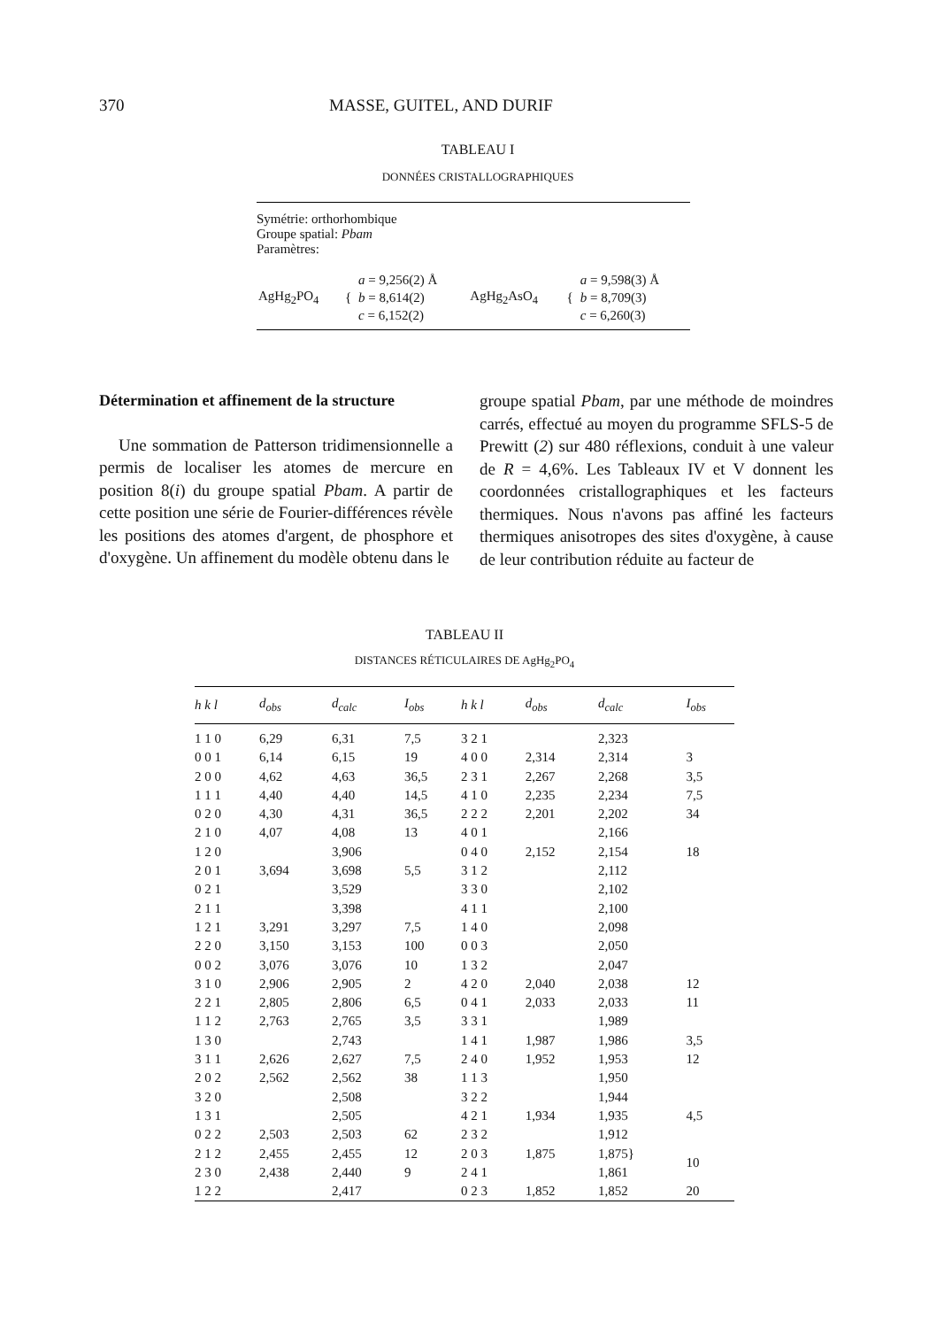370 MASSE, GUITEL, AND DURIF
TABLEAU I
DONNÉES CRISTALLOGRAPHIQUES
Symétrie: orthorhombique
Groupe spatial: Pbam
Paramètres:
| AgHg<sub>2</sub>PO<sub>4</sub> | { | a = 9,256(2) Å b = 8,614(2) c = 6,152(2) | AgHg<sub>2</sub>AsO<sub>4</sub> | { | a = 9,598(3) Å b = 8,709(3) c = 6,260(3) |
Détermination et affinement de la structure
Une sommation de Patterson tridimensionnelle a permis de localiser les atomes de mercure en position 8(i) du groupe spatial Pbam. A partir de cette position une série de Fourier-différences révèle les positions des atomes d'argent, de phosphore et d'oxygène. Un affinement du modèle obtenu dans le
groupe spatial Pbam, par une méthode de moindres carrés, effectué au moyen du programme SFLS-5 de Prewitt (2) sur 480 réflexions, conduit à une valeur de R = 4,6%. Les Tableaux IV et V donnent les coordonnées cristallographiques et les facteurs thermiques. Nous n'avons pas affiné les facteurs thermiques anisotropes des sites d'oxygène, à cause de leur contribution réduite au facteur de
TABLEAU II
DISTANCES RÉTICULAIRES DE AgHg<sub>2</sub>PO<sub>4</sub>
| h k l | d<sub>obs</sub> | d<sub>calc</sub> | I<sub>obs</sub> | h k l | d<sub>obs</sub> | d<sub>calc</sub> | I<sub>obs</sub> |
| --- | --- | --- | --- | --- | --- | --- | --- |
| 1 1 0 | 6,29 | 6,31 | 7,5 | 3 2 1 | | 2,323 | |
| 0 0 1 | 6,14 | 6,15 | 19 | 4 0 0 | 2,314 | 2,314 | 3 |
| 2 0 0 | 4,62 | 4,63 | 36,5 | 2 3 1 | 2,267 | 2,268 | 3,5 |
| 1 1 1 | 4,40 | 4,40 | 14,5 | 4 1 0 | 2,235 | 2,234 | 7,5 |
| 0 2 0 | 4,30 | 4,31 | 36,5 | 2 2 2 | 2,201 | 2,202 | 34 |
| 2 1 0 | 4,07 | 4,08 | 13 | 4 0 1 | | 2,166 | |
| 1 2 0 | | 3,906 | | 0 4 0 | 2,152 | 2,154 | 18 |
| 2 0 1 | 3,694 | 3,698 | 5,5 | 3 1 2 | | 2,112 | |
| 0 2 1 | | 3,529 | | 3 3 0 | | 2,102 | |
| 2 1 1 | | 3,398 | | 4 1 1 | | 2,100 | |
| 1 2 1 | 3,291 | 3,297 | 7,5 | 1 4 0 | | 2,098 | |
| 2 2 0 | 3,150 | 3,153 | 100 | 0 0 3 | | 2,050 | |
| 0 0 2 | 3,076 | 3,076 | 10 | 1 3 2 | | 2,047 | |
| 3 1 0 | 2,906 | 2,905 | 2 | 4 2 0 | 2,040 | 2,038 | 12 |
| 2 2 1 | 2,805 | 2,806 | 6,5 | 0 4 1 | 2,033 | 2,033 | 11 |
| 1 1 2 | 2,763 | 2,765 | 3,5 | 3 3 1 | | 1,989 | |
| 1 3 0 | | 2,743 | | 1 4 1 | 1,987 | 1,986 | 3,5 |
| 3 1 1 | 2,626 | 2,627 | 7,5 | 2 4 0 | 1,952 | 1,953 | 12 |
| 2 0 2 | 2,562 | 2,562 | 38 | 1 1 3 | | 1,950 | |
| 3 2 0 | | 2,508 | | 3 2 2 | | 1,944 | |
| 1 3 1 | | 2,505 | | 4 2 1 | 1,934 | 1,935 | 4,5 |
| 0 2 2 | 2,503 | 2,503 | 62 | 2 3 2 | | 1,912 | |
| 2 1 2 | 2,455 | 2,455 | 12 | 2 0 3 | 1,875 | 1,875} | 10 |
| 2 3 0 | 2,438 | 2,440 | 9 | 2 4 1 | | 1,861 | |
| 1 2 2 | | 2,417 | | 0 2 3 | 1,852 | 1,852 | 20 |